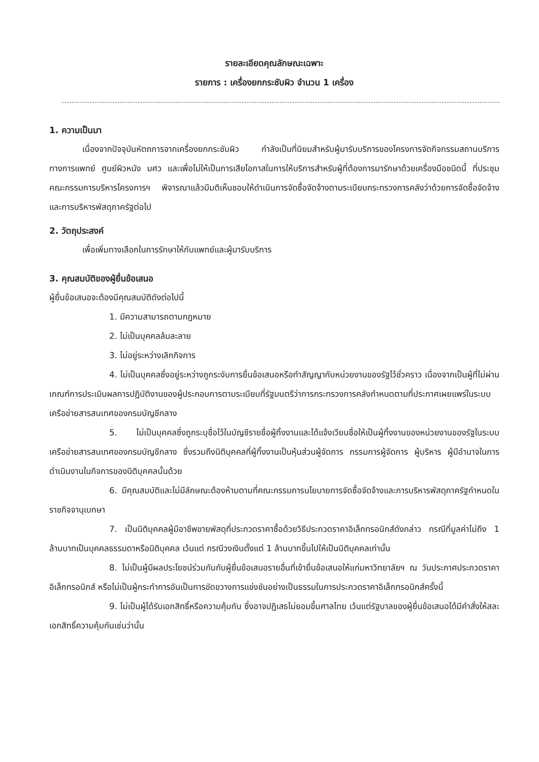รายละเอียดคุณลักษณะเฉพาะ
รายการ : เครื่องยกกระชับผิว จำนวน 1 เครื่อง
1. ความเป็นมา
เนื่องจากปัจจุบันหัตถการจากเครื่องยกกระชับผิว กำลังเป็นที่นิยมสำหรับผู้มารับบริการของโครงการจัดกิจกรรมสถานบริการทางการแพทย์ ศูนย์ผิวหนัง มศว และเพื่อไม่ให้เป็นการเสียโอกาสในการให้บริการสำหรับผู้ที่ต้องการมารักษาด้วยเครื่องมือชนิดนี้ ที่ประชุมคณะกรรมการบริหารโครงการฯ พิจารณาแล้วมีมติเห็นชอบให้ดำเนินการจัดซื้อจัดจ้างตามระเบียบกระทรวงการคลังว่าด้วยการจัดซื้อจัดจ้าง และการบริหารพัสดุภาครัฐต่อไป
2. วัตถุประสงค์
เพื่อเพิ่มทางเลือกในการรักษาให้กับแพทย์และผู้มารับบริการ
3. คุณสมบัติของผู้ยื่นข้อเสนอ
ผู้ยื่นข้อเสนอจะต้องมีคุณสมบัติดังต่อไปนี้
1. มีความสามารถตามกฎหมาย
2. ไม่เป็นบุคคลล้มละลาย
3. ไม่อยู่ระหว่างเลิกกิจการ
4. ไม่เป็นบุคคลซึ่งอยู่ระหว่างถูกระงับการยื่นข้อเสนอหรือทำสัญญากับหน่วยงานของรัฐไว้ชั่วคราว เนื่องจากเป็นผู้ที่ไม่ผ่านเกณฑ์การประเมินผลการปฏิบัติงานของผู้ประกอบการตามระเบียบที่รัฐมนตรีว่าการกระทรวงการคลังกำหนดตามที่ประกาศเผยแพร่ในระบบเครือข่ายสารสนเทศของกรมบัญชีกลาง
5. ไม่เป็นบุคคลซึ่งถูกระบุชื่อไว้ในบัญชีรายชื่อผู้ทิ้งงานและได้แจ้งเวียนชื่อให้เป็นผู้ทิ้งงานของหน่วยงานของรัฐในระบบเครือข่ายสารสนเทศของกรมบัญชีกลาง ซึ่งรวมถึงนิติบุคคลที่ผู้ทิ้งงานเป็นหุ้นส่วนผู้จัดการ กรรมการผู้จัดการ ผู้บริหาร ผู้มีอำนาจในการดำเนินงานในกิจการของนิติบุคคลนั้นด้วย
6. มีคุณสมบัติและไม่มีลักษณะต้องห้ามตามที่คณะกรรมการนโยบายการจัดซื้อจัดจ้างและการบริหารพัสดุภาครัฐกำหนดในราชกิจจานุเบกษา
7. เป็นนิติบุคคลผู้มีอาชีพขายพัสดุที่ประกวดราคาซื้อด้วยวิธีประกวดราคาอิเล็กทรอนิกส์ดังกล่าว กรณีที่มูลค่าไม่ถึง 1 ล้านบาทเป็นบุคคลธรรมดาหรือนิติบุคคล เว้นแต่ กรณีวงเงินตั้งแต่ 1 ล้านบาทขึ้นไปให้เป็นนิติบุคคลเท่านั้น
8. ไม่เป็นผู้มีผลประโยชน์ร่วมกันกับผู้ยื่นข้อเสนอรายอื่นที่เข้ายื่นข้อเสนอให้แก่มหาวิทยาลัยฯ ณ วันประกาศประกวดราคาอิเล็กทรอนิกส์ หรือไม่เป็นผู้กระทำการอันเป็นการขัดขวางการแข่งขันอย่างเป็นธรรมในการประกวดราคาอิเล็กทรอนิกส์ครั้งนี้
9. ไม่เป็นผู้ได้รับเอกสิทธิ์หรือความคุ้มกัน ซึ่งอาจปฏิเสธไม่ยอมขึ้นศาลไทย เว้นแต่รัฐบาลของผู้ยื่นข้อเสนอได้มีคำสั่งให้สละเอกสิทธิ์ความคุ้มกันเช่นว่านั้น